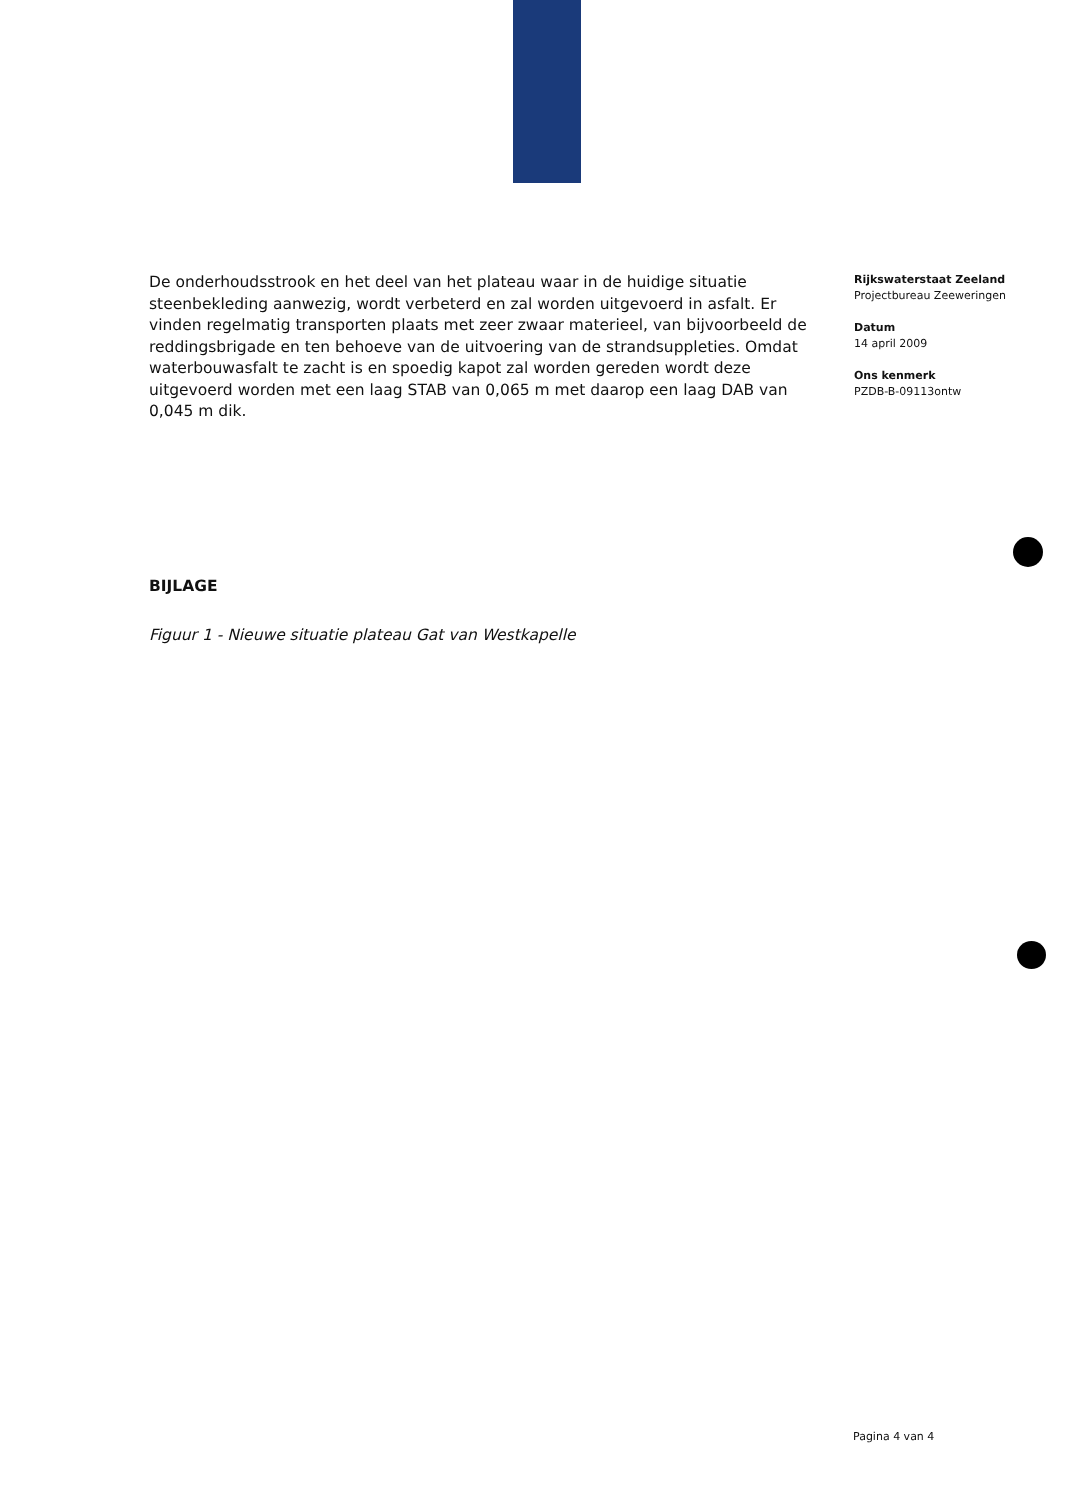De onderhoudsstrook en het deel van het plateau waar in de huidige situatie steenbekleding aanwezig, wordt verbeterd en zal worden uitgevoerd in asfalt. Er vinden regelmatig transporten plaats met zeer zwaar materieel, van bijvoorbeeld de reddingsbrigade en ten behoeve van de uitvoering van de strandsuppleties. Omdat waterbouwasfalt te zacht is en spoedig kapot zal worden gereden wordt deze uitgevoerd worden met een laag STAB van 0,065 m met daarop een laag DAB van 0,045 m dik.
BIJLAGE
Figuur 1 - Nieuwe situatie plateau Gat van Westkapelle
Rijkswaterstaat Zeeland
Projectbureau Zeeweringen
Datum
14 april 2009
Ons kenmerk
PZDB-B-09113ontw
Pagina 4 van 4